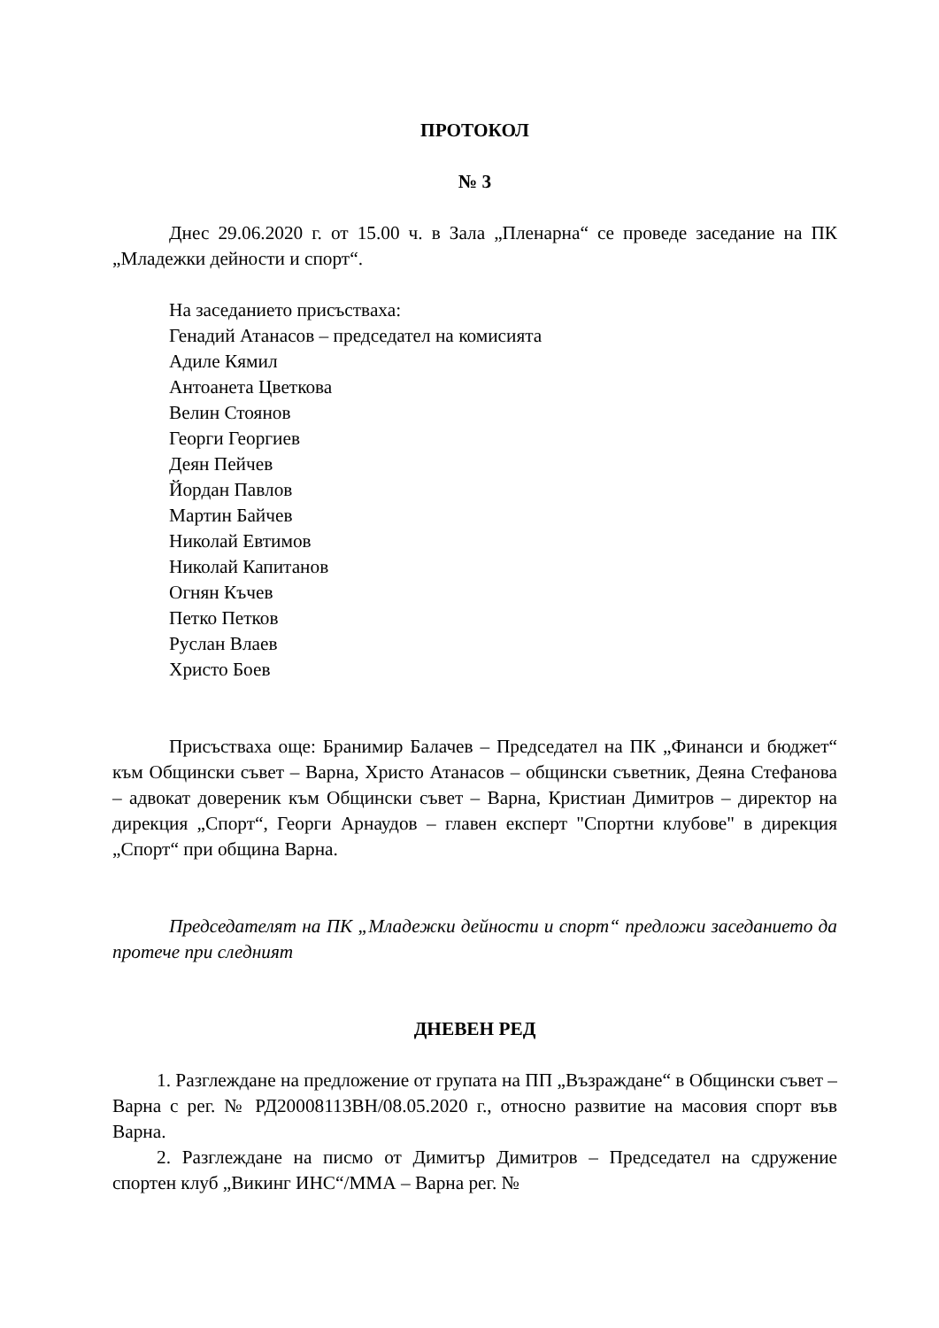ПРОТОКОЛ
№ 3
Днес 29.06.2020 г. от 15.00 ч. в Зала „Пленарна“ се проведе заседание на ПК „Младежки дейности и спорт“.
На заседанието присъстваха:
Генадий Атанасов – председател на комисията
Адиле Кямил
Антоанета Цветкова
Велин Стоянов
Георги Георгиев
Деян Пейчев
Йордан Павлов
Мартин Байчев
Николай Евтимов
Николай Капитанов
Огнян Къчев
Петко Петков
Руслан Влаев
Христо Боев
Присъстваха още: Бранимир Балачев – Председател на ПК „Финанси и бюджет“ към Общински съвет – Варна, Христо Атанасов – общински съветник, Деяна Стефанова – адвокат довереник към Общински съвет – Варна, Кристиан Димитров – директор на дирекция „Спорт“, Георги Арнаудов – главен експерт "Спортни клубове" в дирекция „Спорт“ при община Варна.
Председателят на ПК „Младежки дейности и спорт“ предложи заседанието да протече при следният
ДНЕВЕН РЕД
1. Разглеждане на предложение от групата на ПП „Възраждане“ в Общински съвет – Варна с рег. № РД20008113ВН/08.05.2020 г., относно развитие на масовия спорт във Варна.
2. Разглеждане на писмо от Димитър Димитров – Председател на сдружение спортен клуб „Викинг ИНС“/ММА – Варна рег. №